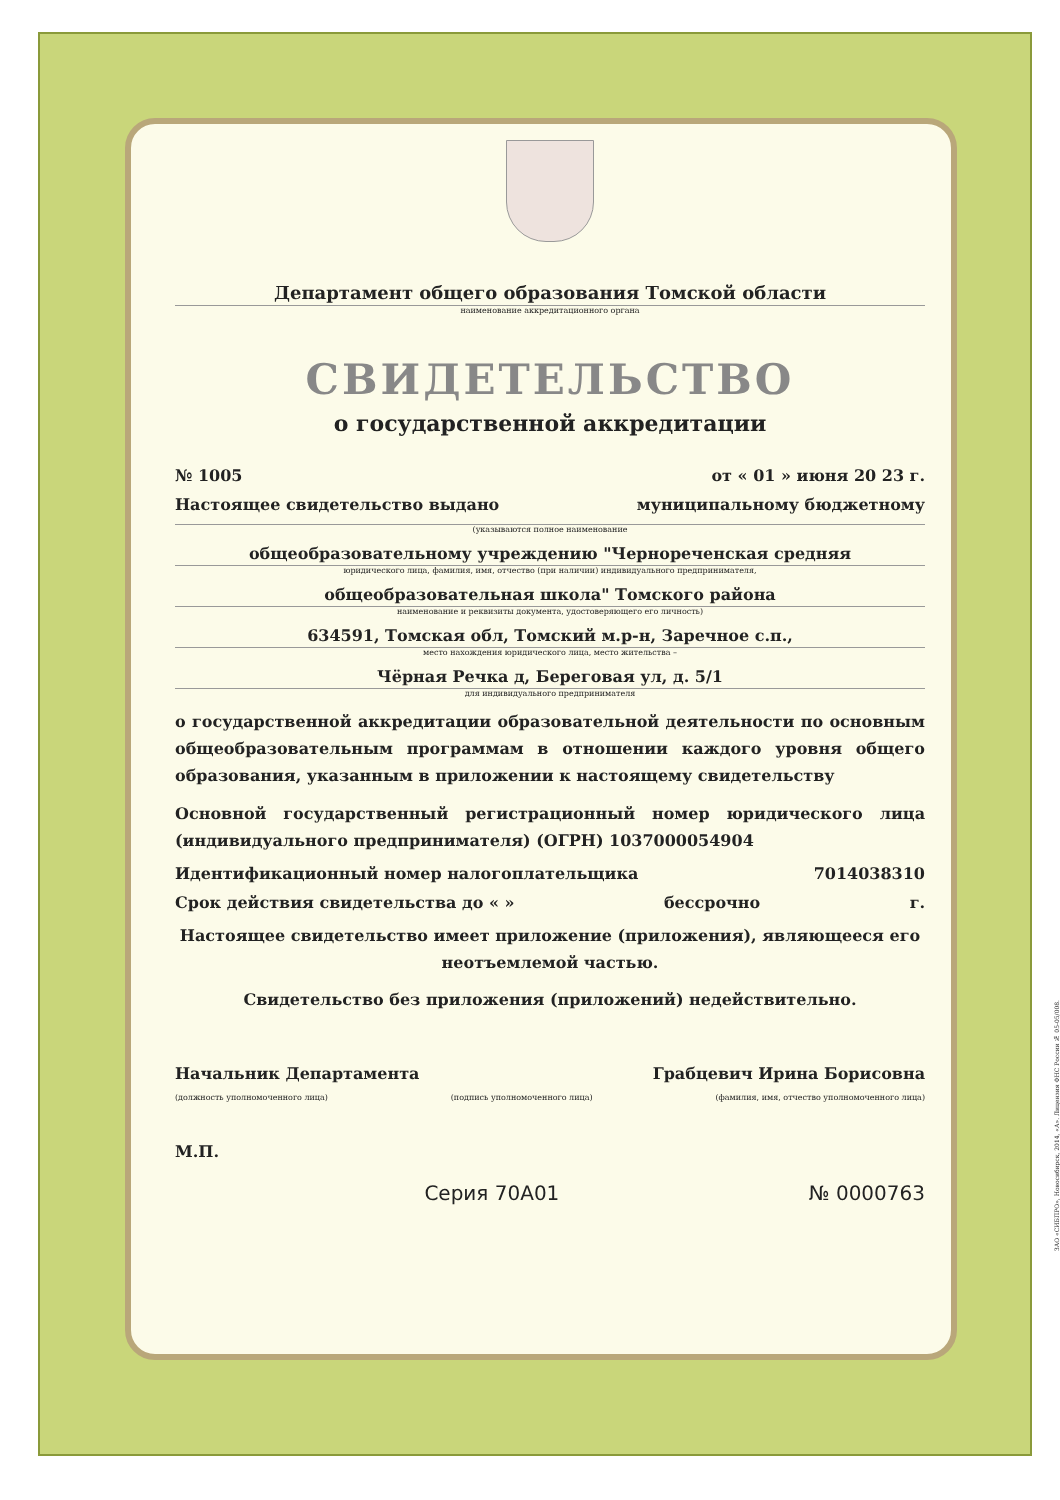Департамент общего образования Томской области
наименование аккредитационного органа
СВИДЕТЕЛЬСТВО
о государственной аккредитации
№ 1005 от « 01 » июня 20 23 г.
Настоящее свидетельство выдано муниципальному бюджетному
(указываются полное наименование
общеобразовательному учреждению "Чернореченская средняя
юридического лица, фамилия, имя, отчество (при наличии) индивидуального предпринимателя,
общеобразовательная школа" Томского района
наименование и реквизиты документа, удостоверяющего его личность)
634591, Томская обл, Томский м.р-н, Заречное с.п.,
место нахождения юридического лица, место жительства –
Чёрная Речка д, Береговая ул, д. 5/1
для индивидуального предпринимателя
о государственной аккредитации образовательной деятельности по основным общеобразовательным программам в отношении каждого уровня общего образования, указанным в приложении к настоящему свидетельству
Основной государственный регистрационный номер юридического лица (индивидуального предпринимателя) (ОГРН) 1037000054904
Идентификационный номер налогоплательщика 7014038310
Срок действия свидетельства до « » бессрочно г.
Настоящее свидетельство имеет приложение (приложения), являющееся его неотъемлемой частью.
Свидетельство без приложения (приложений) недействительно.
Начальник Департамента Грабцевич Ирина Борисовна
(должность уполномоченного лица) (подпись уполномоченного лица) (фамилия, имя, отчество уполномоченного лица)
М.П.
Серия 70А01 № 0000763
ЗАО «СИБПРО», Новосибирск, 2014, «А». Лицензия ФНС России № 05-05/008.